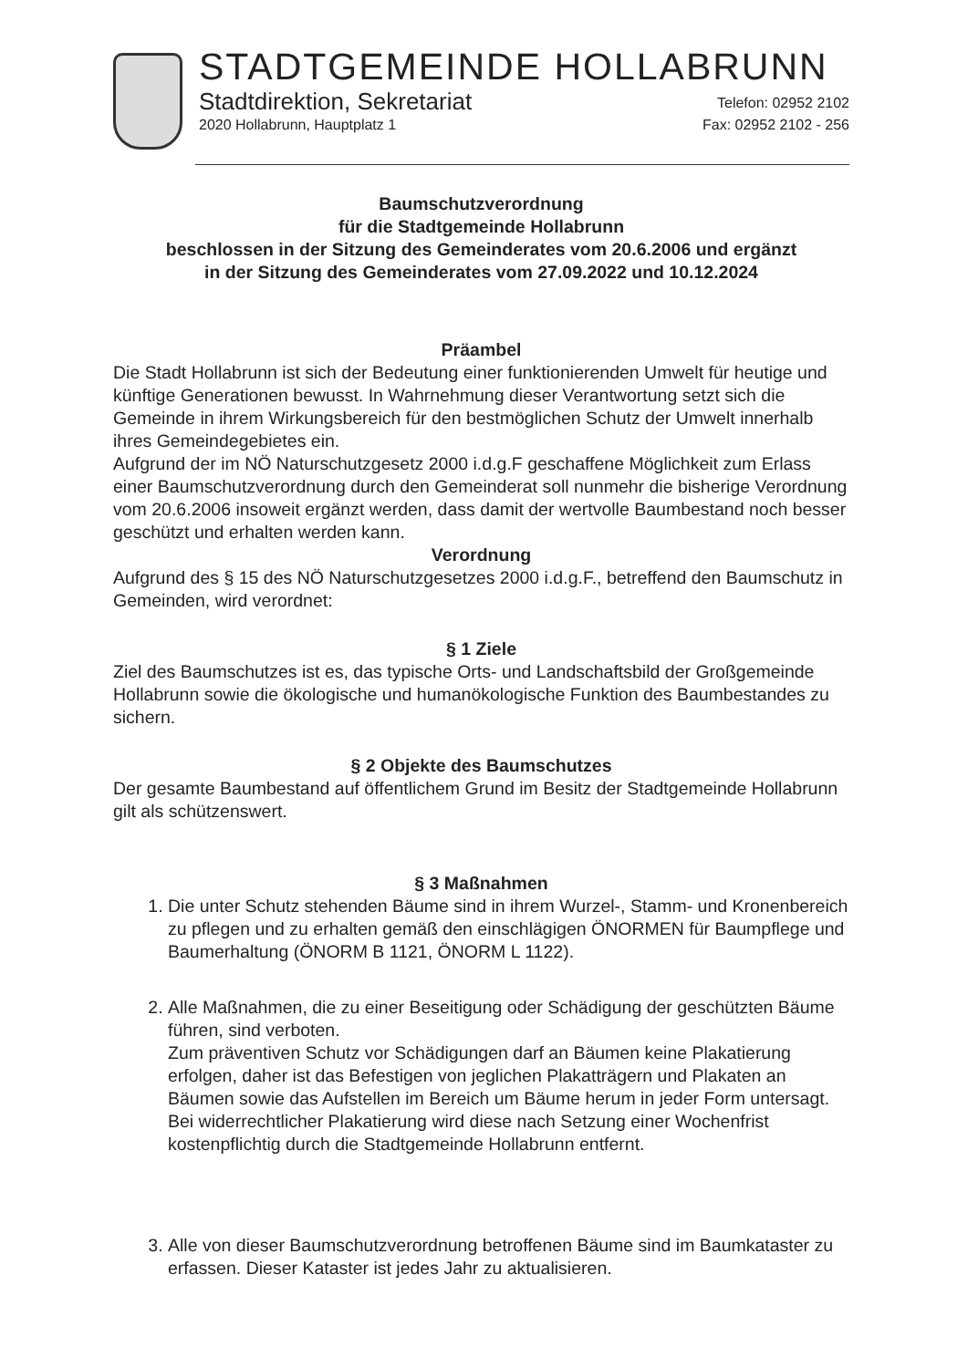STADTGEMEINDE HOLLABRUNN
Stadtdirektion, Sekretariat
Telefon: 02952 2102
2020 Hollabrunn, Hauptplatz 1 Fax: 02952 2102 - 256
Baumschutzverordnung
für die Stadtgemeinde Hollabrunn
beschlossen in der Sitzung des Gemeinderates vom 20.6.2006 und ergänzt
in der Sitzung des Gemeinderates vom 27.09.2022 und 10.12.2024
Präambel
Die Stadt Hollabrunn ist sich der Bedeutung einer funktionierenden Umwelt für heutige und künftige Generationen bewusst. In Wahrnehmung dieser Verantwortung setzt sich die Gemeinde in ihrem Wirkungsbereich für den bestmöglichen Schutz der Umwelt innerhalb ihres Gemeindegebietes ein.
Aufgrund der im NÖ Naturschutzgesetz 2000 i.d.g.F geschaffene Möglichkeit zum Erlass einer Baumschutzverordnung durch den Gemeinderat soll nunmehr die bisherige Verordnung vom 20.6.2006 insoweit ergänzt werden, dass damit der wertvolle Baumbestand noch besser geschützt und erhalten werden kann.
Verordnung
Aufgrund des § 15 des NÖ Naturschutzgesetzes 2000 i.d.g.F., betreffend den Baumschutz in Gemeinden, wird verordnet:
§ 1 Ziele
Ziel des Baumschutzes ist es, das typische Orts- und Landschaftsbild der Großgemeinde Hollabrunn sowie die ökologische und humanökologische Funktion des Baumbestandes zu sichern.
§ 2 Objekte des Baumschutzes
Der gesamte Baumbestand auf öffentlichem Grund im Besitz der Stadtgemeinde Hollabrunn gilt als schützenswert.
§ 3 Maßnahmen
1. Die unter Schutz stehenden Bäume sind in ihrem Wurzel-, Stamm- und Kronenbereich zu pflegen und zu erhalten gemäß den einschlägigen ÖNORMEN für Baumpflege und Baumerhaltung (ÖNORM B 1121, ÖNORM L 1122).
2. Alle Maßnahmen, die zu einer Beseitigung oder Schädigung der geschützten Bäume führen, sind verboten.
Zum präventiven Schutz vor Schädigungen darf an Bäumen keine Plakatierung erfolgen, daher ist das Befestigen von jeglichen Plakatträgern und Plakaten an Bäumen sowie das Aufstellen im Bereich um Bäume herum in jeder Form untersagt.
Bei widerrechtlicher Plakatierung wird diese nach Setzung einer Wochenfrist kostenpflichtig durch die Stadtgemeinde Hollabrunn entfernt.
3. Alle von dieser Baumschutzverordnung betroffenen Bäume sind im Baumkataster zu erfassen. Dieser Kataster ist jedes Jahr zu aktualisieren.